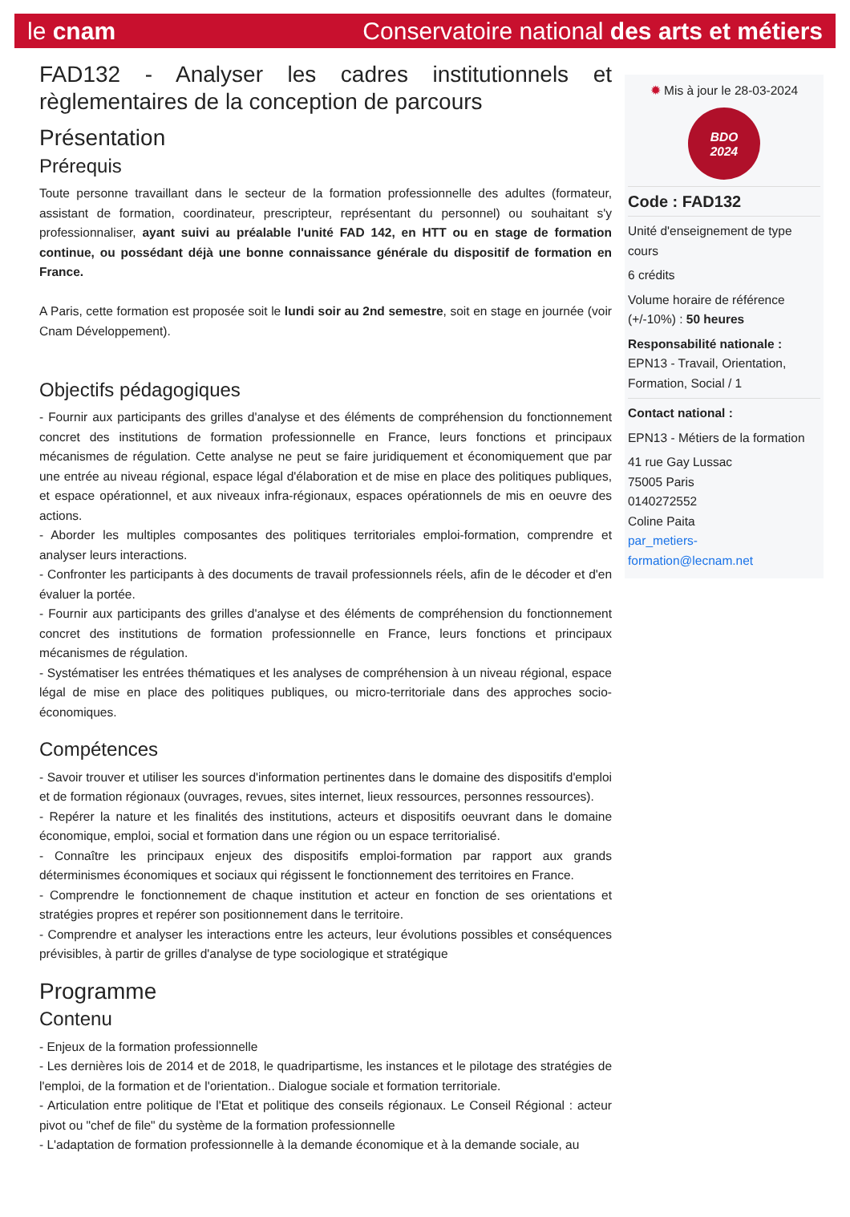le cnam Conservatoire national des arts et métiers
FAD132 - Analyser les cadres institutionnels et règlementaires de la conception de parcours
Présentation
Prérequis
Toute personne travaillant dans le secteur de la formation professionnelle des adultes (formateur, assistant de formation, coordinateur, prescripteur, représentant du personnel) ou souhaitant s'y professionnaliser, ayant suivi au préalable l'unité FAD 142, en HTT ou en stage de formation continue, ou possédant déjà une bonne connaissance générale du dispositif de formation en France.
A Paris, cette formation est proposée soit le lundi soir au 2nd semestre, soit en stage en journée (voir Cnam Développement).
Objectifs pédagogiques
- Fournir aux participants des grilles d'analyse et des éléments de compréhension du fonctionnement concret des institutions de formation professionnelle en France, leurs fonctions et principaux mécanismes de régulation. Cette analyse ne peut se faire juridiquement et économiquement que par une entrée au niveau régional, espace légal d'élaboration et de mise en place des politiques publiques, et espace opérationnel, et aux niveaux infra-régionaux, espaces opérationnels de mis en oeuvre des actions.
- Aborder les multiples composantes des politiques territoriales emploi-formation, comprendre et analyser leurs interactions.
- Confronter les participants à des documents de travail professionnels réels, afin de le décoder et d'en évaluer la portée.
- Fournir aux participants des grilles d'analyse et des éléments de compréhension du fonctionnement concret des institutions de formation professionnelle en France, leurs fonctions et principaux mécanismes de régulation.
- Systématiser les entrées thématiques et les analyses de compréhension à un niveau régional, espace légal de mise en place des politiques publiques, ou micro-territoriale dans des approches socio-économiques.
Compétences
- Savoir trouver et utiliser les sources d'information pertinentes dans le domaine des dispositifs d'emploi et de formation régionaux (ouvrages, revues, sites internet, lieux ressources, personnes ressources).
- Repérer la nature et les finalités des institutions, acteurs et dispositifs oeuvrant dans le domaine économique, emploi, social et formation dans une région ou un espace territorialisé.
- Connaître les principaux enjeux des dispositifs emploi-formation par rapport aux grands déterminismes économiques et sociaux qui régissent le fonctionnement des territoires en France.
- Comprendre le fonctionnement de chaque institution et acteur en fonction de ses orientations et stratégies propres et repérer son positionnement dans le territoire.
- Comprendre et analyser les interactions entre les acteurs, leur évolutions possibles et conséquences prévisibles, à partir de grilles d'analyse de type sociologique et stratégique
Programme
Contenu
- Enjeux de la formation professionnelle
- Les dernières lois de 2014 et de 2018, le quadripartisme, les instances et le pilotage des stratégies de l'emploi, de la formation et de l'orientation.. Dialogue sociale et formation territoriale.
- Articulation entre politique de l'Etat et politique des conseils régionaux. Le Conseil Régional : acteur pivot ou "chef de file" du système de la formation professionnelle
- L'adaptation de formation professionnelle à la demande économique et à la demande sociale, au
✹ Mis à jour le 28-03-2024
BDO
2024
Code : FAD132
Unité d'enseignement de type cours
6 crédits
Volume horaire de référence (+/-10%) : 50 heures
Responsabilité nationale :
EPN13 - Travail, Orientation, Formation, Social / 1
Contact national :
EPN13 - Métiers de la formation
41 rue Gay Lussac
75005 Paris
0140272552
Coline Paita
par_metiers-formation@lecnam.net